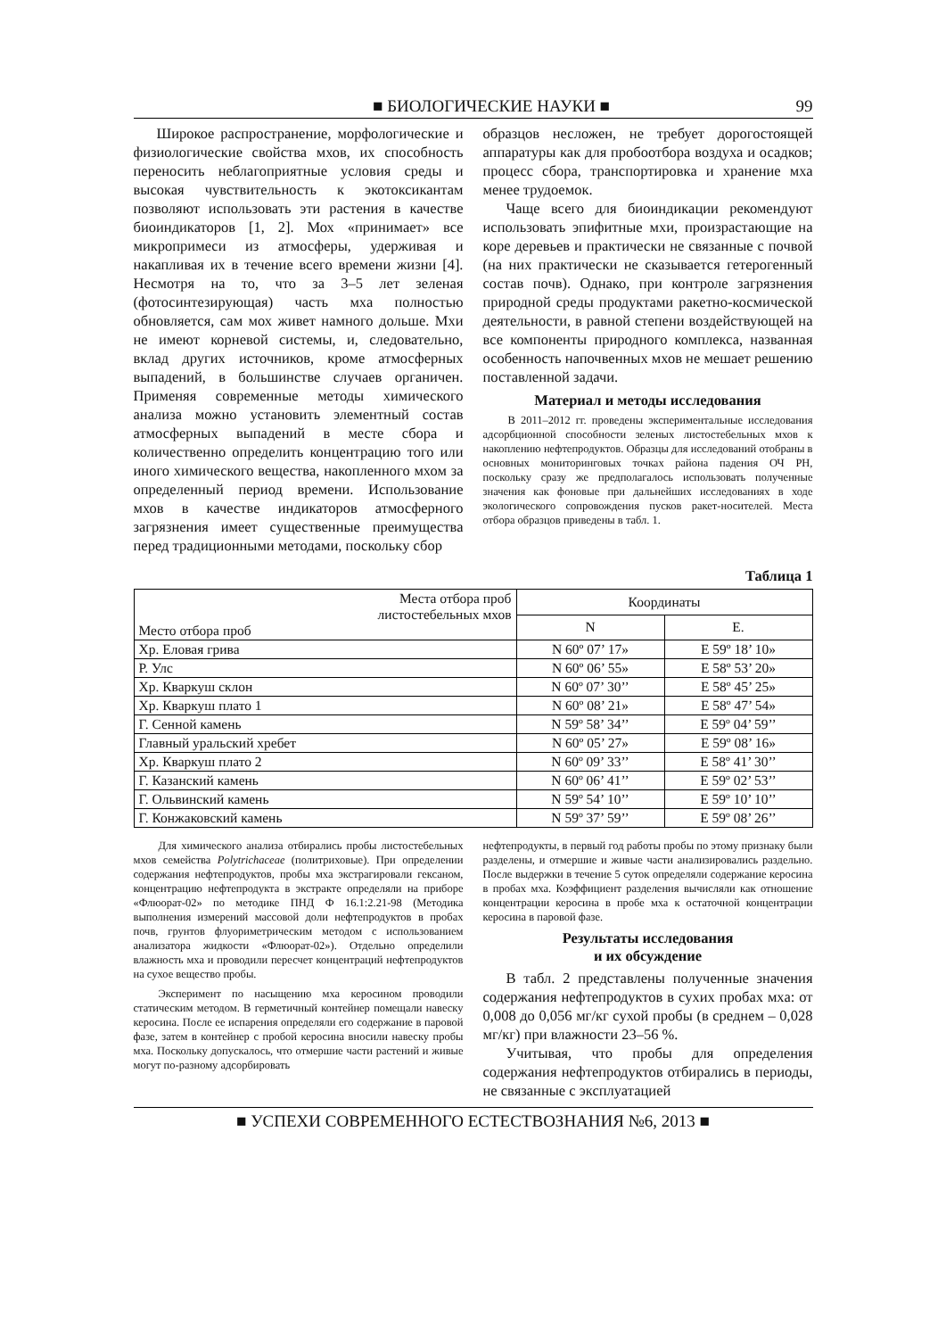■ БИОЛОГИЧЕСКИЕ НАУКИ ■ 99
Широкое распространение, морфологические и физиологические свойства мхов, их способность переносить неблагоприятные условия среды и высокая чувствительность к экотоксикантам позволяют использовать эти растения в качестве биоиндикаторов [1, 2]. Мох «принимает» все микропримеси из атмосферы, удерживая и накапливая их в течение всего времени жизни [4]. Несмотря на то, что за 3–5 лет зеленая (фотосинтезирующая) часть мха полностью обновляется, сам мох живет намного дольше. Мхи не имеют корневой системы, и, следовательно, вклад других источников, кроме атмосферных выпадений, в большинстве случаев органичен. Применяя современные методы химического анализа можно установить элементный состав атмосферных выпадений в месте сбора и количественно определить концентрацию того или иного химического вещества, накопленного мхом за определенный период времени. Использование мхов в качестве индикаторов атмосферного загрязнения имеет существенные преимущества перед традиционными методами, поскольку сбор
образцов несложен, не требует дорогостоящей аппаратуры как для пробоотбора воздуха и осадков; процесс сбора, транспортировка и хранение мха менее трудоемок.
Чаще всего для биоиндикации рекомендуют использовать эпифитные мхи, произрастающие на коре деревьев и практически не связанные с почвой (на них практически не сказывается гетерогенный состав почв). Однако, при контроле загрязнения природной среды продуктами ракетно-космической деятельности, в равной степени воздействующей на все компоненты природного комплекса, названная особенность напочвенных мхов не мешает решению поставленной задачи.
Материал и методы исследования
В 2011–2012 гг. проведены экспериментальные исследования адсорбционной способности зеленых листостебельных мхов к накоплению нефтепродуктов. Образцы для исследований отобраны в основных мониторинговых точках района падения ОЧ РН, поскольку сразу же предполагалось использовать полученные значения как фоновые при дальнейших исследованиях в ходе экологического сопровождения пусков ракет-носителей. Места отбора образцов приведены в табл. 1.
Таблица 1
| Места отбора проб листостебельных мхов Место отбора проб | Координаты | |
| --- | --- | --- |
| | N | E. |
| Хр. Еловая грива | N 60º 07’ 17» | E 59º 18’ 10» |
| Р. Улс | N 60º 06’ 55» | E 58º 53’ 20» |
| Хр. Кваркуш склон | N 60º 07’ 30’’ | E 58º 45’ 25» |
| Хр. Кваркуш плато 1 | N 60º 08’ 21» | E 58º 47’ 54» |
| Г. Сенной камень | N 59º 58’ 34’’ | E 59º 04’ 59’’ |
| Главный уральский хребет | N 60º 05’ 27» | E 59º 08’ 16» |
| Хр. Кваркуш плато 2 | N 60º 09’ 33’’ | E 58º 41’ 30’’ |
| Г. Казанский камень | N 60º 06’ 41’’ | E 59º 02’ 53’’ |
| Г. Ольвинский камень | N 59º 54’ 10’’ | E 59º 10’ 10’’ |
| Г. Конжаковский камень | N 59º 37’ 59’’ | E 59º 08’ 26’’ |
Для химического анализа отбирались пробы листостебельных мхов семейства Polytrichaceae (политриховые). При определении содержания нефтепродуктов, пробы мха экстрагировали гексаном, концентрацию нефтепродукта в экстракте определяли на приборе «Флюорат-02» по методике ПНД Ф 16.1:2.21-98 (Методика выполнения измерений массовой доли нефтепродуктов в пробах почв, грунтов флуориметрическим методом с использованием анализатора жидкости «Флюорат-02»). Отдельно определили влажность мха и проводили пересчет концентраций нефтепродуктов на сухое вещество пробы.
Эксперимент по насыщению мха керосином проводили статическим методом. В герметичный контейнер помещали навеску керосина. После ее испарения определяли его содержание в паровой фазе, затем в контейнер с пробой керосина вносили навеску пробы мха. Поскольку допускалось, что отмершие части растений и живые могут по-разному адсорбировать
нефтепродукты, в первый год работы пробы по этому признаку были разделены, и отмершие и живые части анализировались раздельно. После выдержки в течение 5 суток определяли содержание керосина в пробах мха. Коэффициент разделения вычисляли как отношение концентрации керосина в пробе мха к остаточной концентрации керосина в паровой фазе.
Результаты исследования
и их обсуждение
В табл. 2 представлены полученные значения содержания нефтепродуктов в сухих пробах мха: от 0,008 до 0,056 мг/кг сухой пробы (в среднем – 0,028 мг/кг) при влажности 23–56 %.
Учитывая, что пробы для определения содержания нефтепродуктов отбирались в периоды, не связанные с эксплуатацией
■ УСПЕХИ СОВРЕМЕННОГО ЕСТЕСТВОЗНАНИЯ №6, 2013 ■